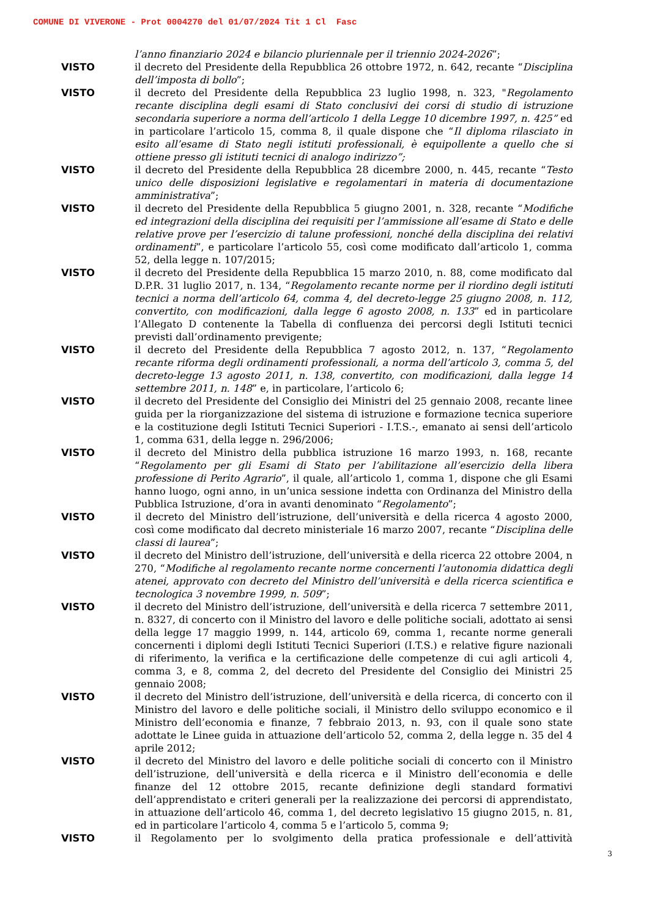COMUNE DI VIVERONE - Prot 0004270 del 01/07/2024 Tit 1 Cl Fasc
l’anno finanziario 2024 e bilancio pluriennale per il triennio 2024-2026”;
VISTO il decreto del Presidente della Repubblica 26 ottobre 1972, n. 642, recante “Disciplina dell’imposta di bollo”;
VISTO il decreto del Presidente della Repubblica 23 luglio 1998, n. 323, "Regolamento recante disciplina degli esami di Stato conclusivi dei corsi di studio di istruzione secondaria superiore a norma dell’articolo 1 della Legge 10 dicembre 1997, n. 425” ed in particolare l’articolo 15, comma 8, il quale dispone che “Il diploma rilasciato in esito all’esame di Stato negli istituti professionali, è equipollente a quello che si ottiene presso gli istituti tecnici di analogo indirizzo”;
VISTO il decreto del Presidente della Repubblica 28 dicembre 2000, n. 445, recante “Testo unico delle disposizioni legislative e regolamentari in materia di documentazione amministrativa”;
VISTO il decreto del Presidente della Repubblica 5 giugno 2001, n. 328, recante “Modifiche ed integrazioni della disciplina dei requisiti per l’ammissione all’esame di Stato e delle relative prove per l’esercizio di talune professioni, nonché della disciplina dei relativi ordinamenti”, e particolare l’articolo 55, così come modificato dall’articolo 1, comma 52, della legge n. 107/2015;
VISTO il decreto del Presidente della Repubblica 15 marzo 2010, n. 88, come modificato dal D.P.R. 31 luglio 2017, n. 134, “Regolamento recante norme per il riordino degli istituti tecnici a norma dell’articolo 64, comma 4, del decreto-legge 25 giugno 2008, n. 112, convertito, con modificazioni, dalla legge 6 agosto 2008, n. 133” ed in particolare l’Allegato D contenente la Tabella di confluenza dei percorsi degli Istituti tecnici previsti dall’ordinamento previgente;
VISTO il decreto del Presidente della Repubblica 7 agosto 2012, n. 137, “Regolamento recante riforma degli ordinamenti professionali, a norma dell’articolo 3, comma 5, del decreto-legge 13 agosto 2011, n. 138, convertito, con modificazioni, dalla legge 14 settembre 2011, n. 148” e, in particolare, l’articolo 6;
VISTO il decreto del Presidente del Consiglio dei Ministri del 25 gennaio 2008, recante linee guida per la riorganizzazione del sistema di istruzione e formazione tecnica superiore e la costituzione degli Istituti Tecnici Superiori - I.T.S.-, emanato ai sensi dell’articolo 1, comma 631, della legge n. 296/2006;
VISTO il decreto del Ministro della pubblica istruzione 16 marzo 1993, n. 168, recante “Regolamento per gli Esami di Stato per l’abilitazione all’esercizio della libera professione di Perito Agrario”, il quale, all’articolo 1, comma 1, dispone che gli Esami hanno luogo, ogni anno, in un’unica sessione indetta con Ordinanza del Ministro della Pubblica Istruzione, d’ora in avanti denominato “Regolamento”;
VISTO il decreto del Ministro dell’istruzione, dell’università e della ricerca 4 agosto 2000, così come modificato dal decreto ministeriale 16 marzo 2007, recante “Disciplina delle classi di laurea”;
VISTO il decreto del Ministro dell’istruzione, dell’università e della ricerca 22 ottobre 2004, n 270, “Modifiche al regolamento recante norme concernenti l’autonomia didattica degli atenei, approvato con decreto del Ministro dell’università e della ricerca scientifica e tecnologica 3 novembre 1999, n. 509”;
VISTO il decreto del Ministro dell’istruzione, dell’università e della ricerca 7 settembre 2011, n. 8327, di concerto con il Ministro del lavoro e delle politiche sociali, adottato ai sensi della legge 17 maggio 1999, n. 144, articolo 69, comma 1, recante norme generali concernenti i diplomi degli Istituti Tecnici Superiori (I.T.S.) e relative figure nazionali di riferimento, la verifica e la certificazione delle competenze di cui agli articoli 4, comma 3, e 8, comma 2, del decreto del Presidente del Consiglio dei Ministri 25 gennaio 2008;
VISTO il decreto del Ministro dell’istruzione, dell’università e della ricerca, di concerto con il Ministro del lavoro e delle politiche sociali, il Ministro dello sviluppo economico e il Ministro dell’economia e finanze, 7 febbraio 2013, n. 93, con il quale sono state adottate le Linee guida in attuazione dell’articolo 52, comma 2, della legge n. 35 del 4 aprile 2012;
VISTO il decreto del Ministro del lavoro e delle politiche sociali di concerto con il Ministro dell’istruzione, dell’università e della ricerca e il Ministro dell’economia e delle finanze del 12 ottobre 2015, recante definizione degli standard formativi dell’apprendistato e criteri generali per la realizzazione dei percorsi di apprendistato, in attuazione dell’articolo 46, comma 1, del decreto legislativo 15 giugno 2015, n. 81, ed in particolare l’articolo 4, comma 5 e l’articolo 5, comma 9;
VISTO il Regolamento per lo svolgimento della pratica professionale e dell’attività
3